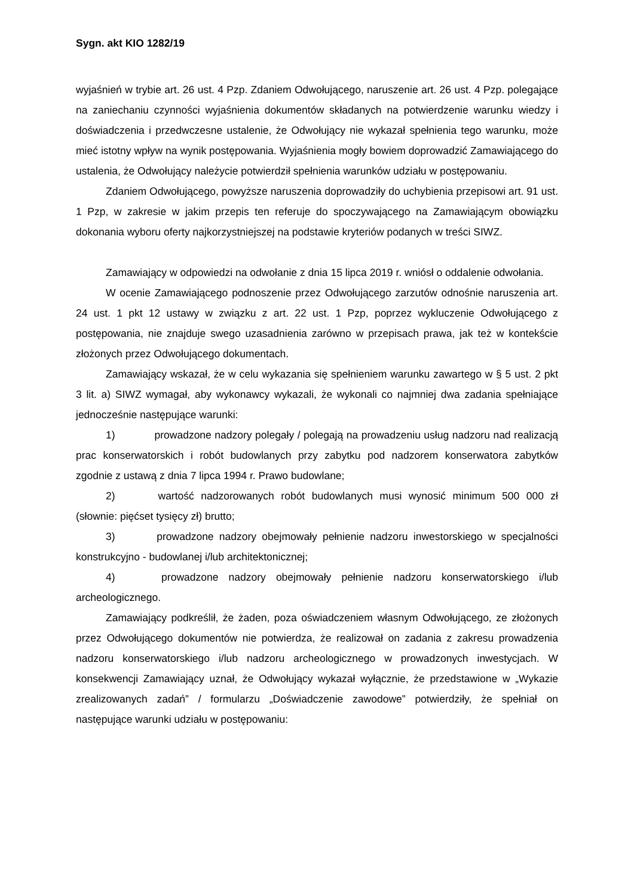Sygn. akt KIO 1282/19
wyjaśnień w trybie art. 26 ust. 4 Pzp. Zdaniem Odwołującego, naruszenie art. 26 ust. 4 Pzp. polegające na zaniechaniu czynności wyjaśnienia dokumentów składanych na potwierdzenie warunku wiedzy i doświadczenia i przedwczesne ustalenie, że Odwołujący nie wykazał spełnienia tego warunku, może mieć istotny wpływ na wynik postępowania. Wyjaśnienia mogły bowiem doprowadzić Zamawiającego do ustalenia, że Odwołujący należycie potwierdził spełnienia warunków udziału w postępowaniu.
Zdaniem Odwołującego, powyższe naruszenia doprowadziły do uchybienia przepisowi art. 91 ust. 1 Pzp, w zakresie w jakim przepis ten referuje do spoczywającego na Zamawiającym obowiązku dokonania wyboru oferty najkorzystniejszej na podstawie kryteriów podanych w treści SIWZ.
Zamawiający w odpowiedzi na odwołanie z dnia 15 lipca 2019 r. wniósł o oddalenie odwołania.
W ocenie Zamawiającego podnoszenie przez Odwołującego zarzutów odnośnie naruszenia art. 24 ust. 1 pkt 12 ustawy w związku z art. 22 ust. 1 Pzp, poprzez wykluczenie Odwołującego z postępowania, nie znajduje swego uzasadnienia zarówno w przepisach prawa, jak też w kontekście złożonych przez Odwołującego dokumentach.
Zamawiający wskazał, że w celu wykazania się spełnieniem warunku zawartego w § 5 ust. 2 pkt 3 lit. a) SIWZ wymagał, aby wykonawcy wykazali, że wykonali co najmniej dwa zadania spełniające jednocześnie następujące warunki:
1) prowadzone nadzory polegały / polegają na prowadzeniu usług nadzoru nad realizacją prac konserwatorskich i robót budowlanych przy zabytku pod nadzorem konserwatora zabytków zgodnie z ustawą z dnia 7 lipca 1994 r. Prawo budowlane;
2) wartość nadzorowanych robót budowlanych musi wynosić minimum 500 000 zł (słownie: pięćset tysięcy zł) brutto;
3) prowadzone nadzory obejmowały pełnienie nadzoru inwestorskiego w specjalności konstrukcyjno - budowlanej i/lub architektonicznej;
4) prowadzone nadzory obejmowały pełnienie nadzoru konserwatorskiego i/lub archeologicznego.
Zamawiający podkreślił, że żaden, poza oświadczeniem własnym Odwołującego, ze złożonych przez Odwołującego dokumentów nie potwierdza, że realizował on zadania z zakresu prowadzenia nadzoru konserwatorskiego i/lub nadzoru archeologicznego w prowadzonych inwestycjach. W konsekwencji Zamawiający uznał, że Odwołujący wykazał wyłącznie, że przedstawione w „Wykazie zrealizowanych zadań” / formularzu „Doświadczenie zawodowe” potwierdziły, że spełniał on następujące warunki udziału w postępowaniu: